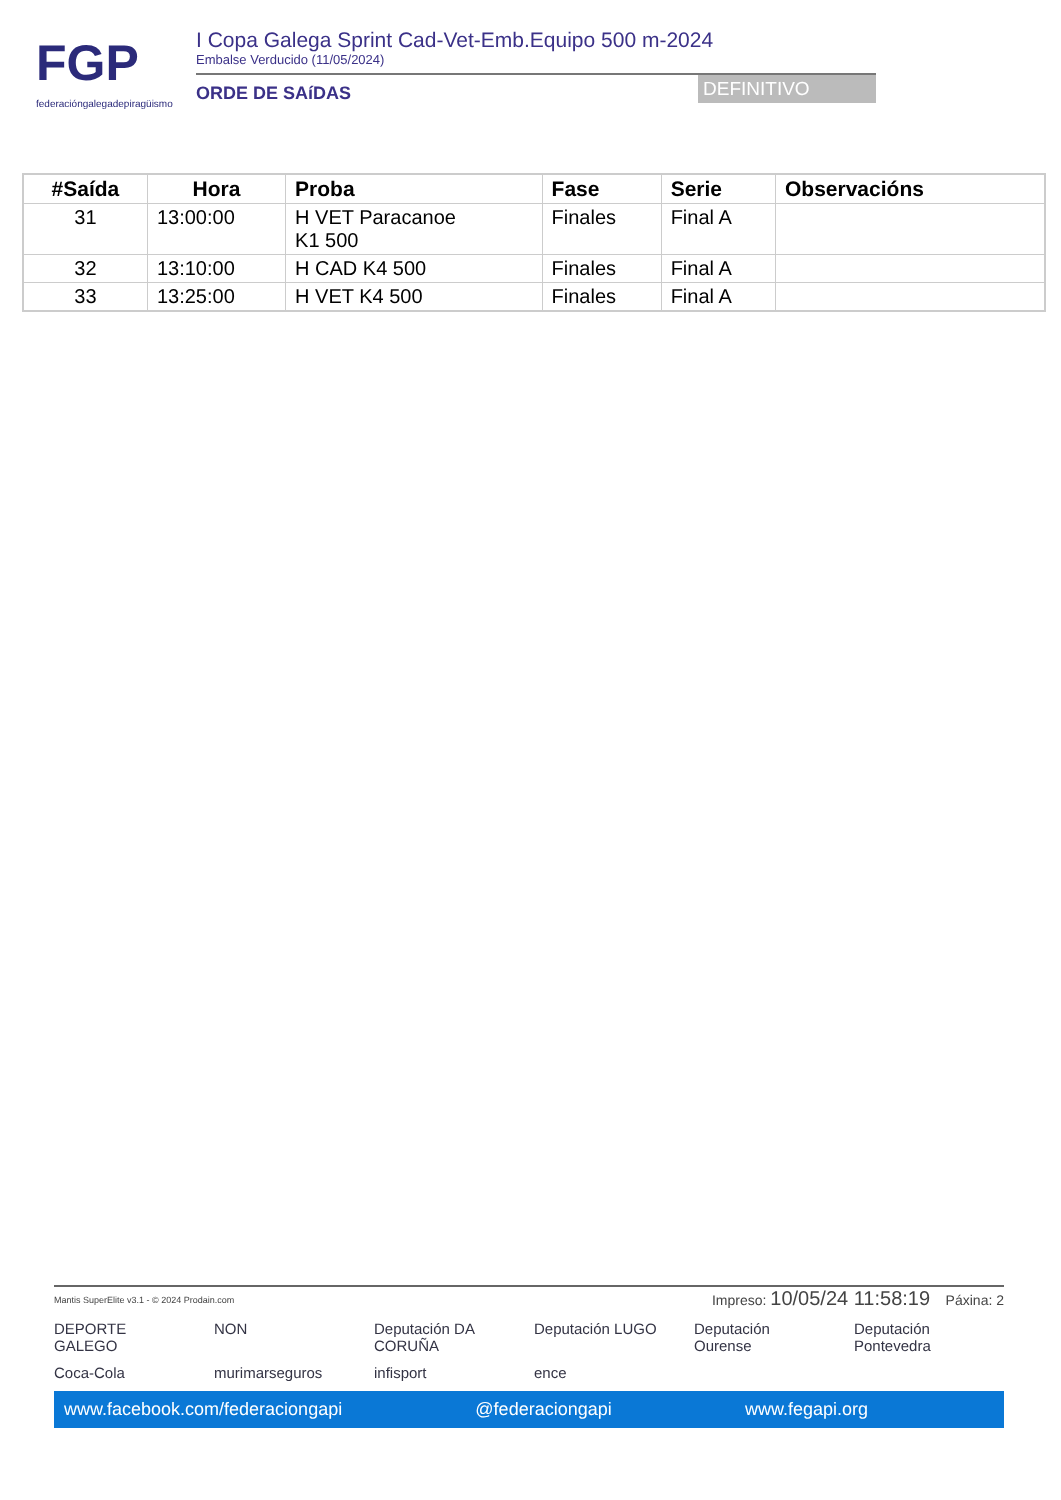FGP
federacióngalegadepiragüismo
I Copa Galega Sprint Cad-Vet-Emb.Equipo 500 m-2024
Embalse Verducido (11/05/2024)
ORDE DE SAíDAS
DEFINITIVO
| #Saída | Hora | Proba | Fase | Serie | Observacións |
| --- | --- | --- | --- | --- | --- |
| 31 | 13:00:00 | H VET Paracanoe K1 500 | Finales | Final A | |
| 32 | 13:10:00 | H CAD K4 500 | Finales | Final A | |
| 33 | 13:25:00 | H VET K4 500 | Finales | Final A | |
Mantis SuperElite v3.1 - © 2024 Prodain.com Impreso: 10/05/24 11:58:19 Páxina: 2
DEPORTE GALEGO NON Deputación DA CORUÑA Deputación LUGO Deputación Ourense Deputación Pontevedra Coca-Cola murimarseguros infisport ence
www.facebook.com/federaciongapi @federaciongapi www.fegapi.org